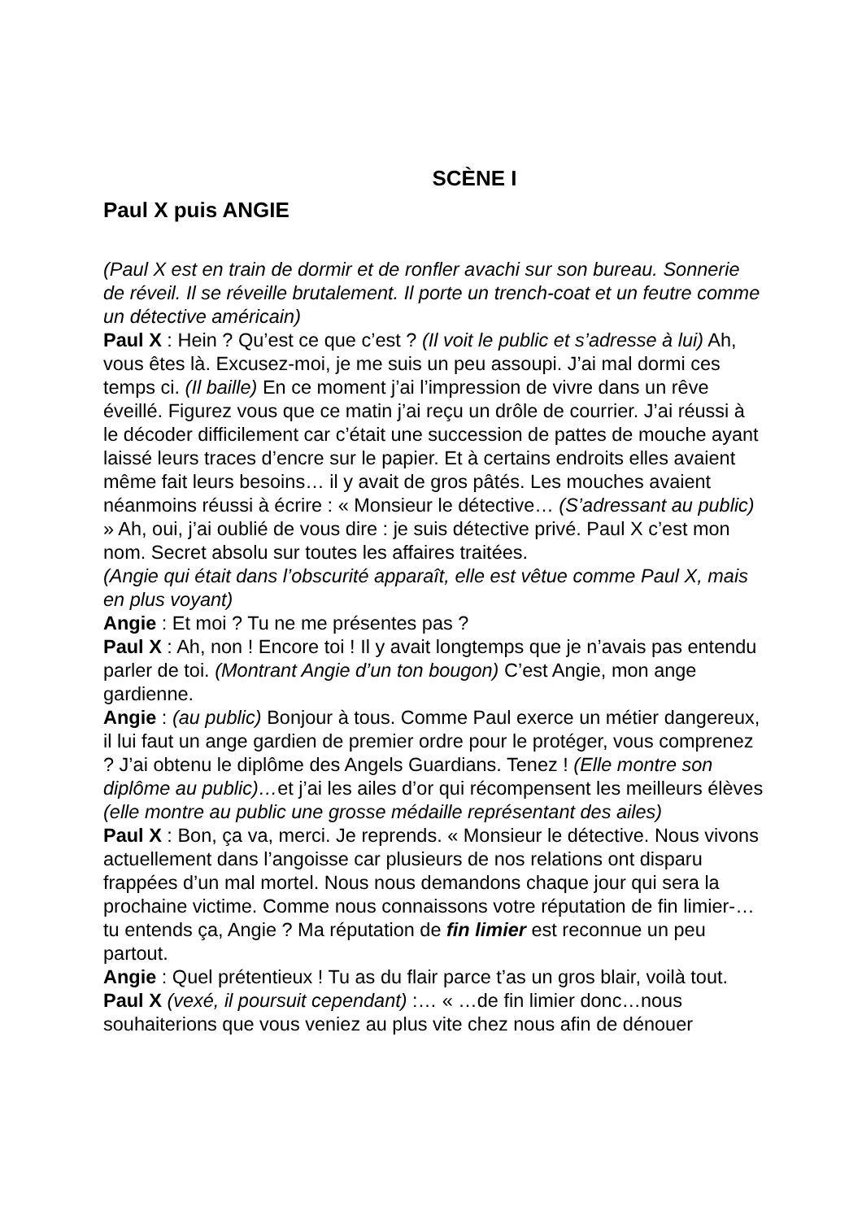SCÈNE I
Paul X puis ANGIE
(Paul X est en train de dormir et de ronfler avachi sur son bureau. Sonnerie de réveil. Il se réveille brutalement. Il porte un trench-coat et un feutre comme un détective américain)
Paul X : Hein ? Qu’est ce que c’est ? (Il voit le public et s’adresse à lui) Ah, vous êtes là. Excusez-moi, je me suis un peu assoupi. J’ai mal dormi ces temps ci. (Il baille) En ce moment j’ai l’impression de vivre dans un rêve éveillé. Figurez vous que ce matin j’ai reçu un drôle de courrier. J’ai réussi à le décoder difficilement car c’était une succession de pattes de mouche ayant laissé leurs traces d’encre sur le papier. Et à certains endroits elles avaient même fait leurs besoins… il y avait de gros pâtés. Les mouches avaient néanmoins réussi à écrire : « Monsieur le détective… (S’adressant au public) » Ah, oui, j’ai oublié de vous dire : je suis détective privé. Paul X c’est mon nom. Secret absolu sur toutes les affaires traitées.
(Angie qui était dans l’obscurité apparaît, elle est vêtue comme Paul X, mais en plus voyant)
Angie : Et moi ? Tu ne me présentes pas ?
Paul X : Ah, non ! Encore toi ! Il y avait longtemps que je n’avais pas entendu parler de toi. (Montrant Angie d’un ton bougon) C’est Angie, mon ange gardienne.
Angie : (au public) Bonjour à tous. Comme Paul exerce un métier dangereux, il lui faut un ange gardien de premier ordre pour le protéger, vous comprenez ? J’ai obtenu le diplôme des Angels Guardians. Tenez ! (Elle montre son diplôme au public)…et j’ai les ailes d’or qui récompensent les meilleurs élèves (elle montre au public une grosse médaille représentant des ailes)
Paul X : Bon, ça va, merci. Je reprends. « Monsieur le détective. Nous vivons actuellement dans l’angoisse car plusieurs de nos relations ont disparu frappées d’un mal mortel. Nous nous demandons chaque jour qui sera la prochaine victime. Comme nous connaissons votre réputation de fin limier-…tu entends ça, Angie ? Ma réputation de fin limier est reconnue un peu partout.
Angie : Quel prétentieux ! Tu as du flair parce t’as un gros blair, voilà tout.
Paul X (vexé, il poursuit cependant) :… « …de fin limier donc…nous souhaiterions que vous veniez au plus vite chez nous afin de dénouer